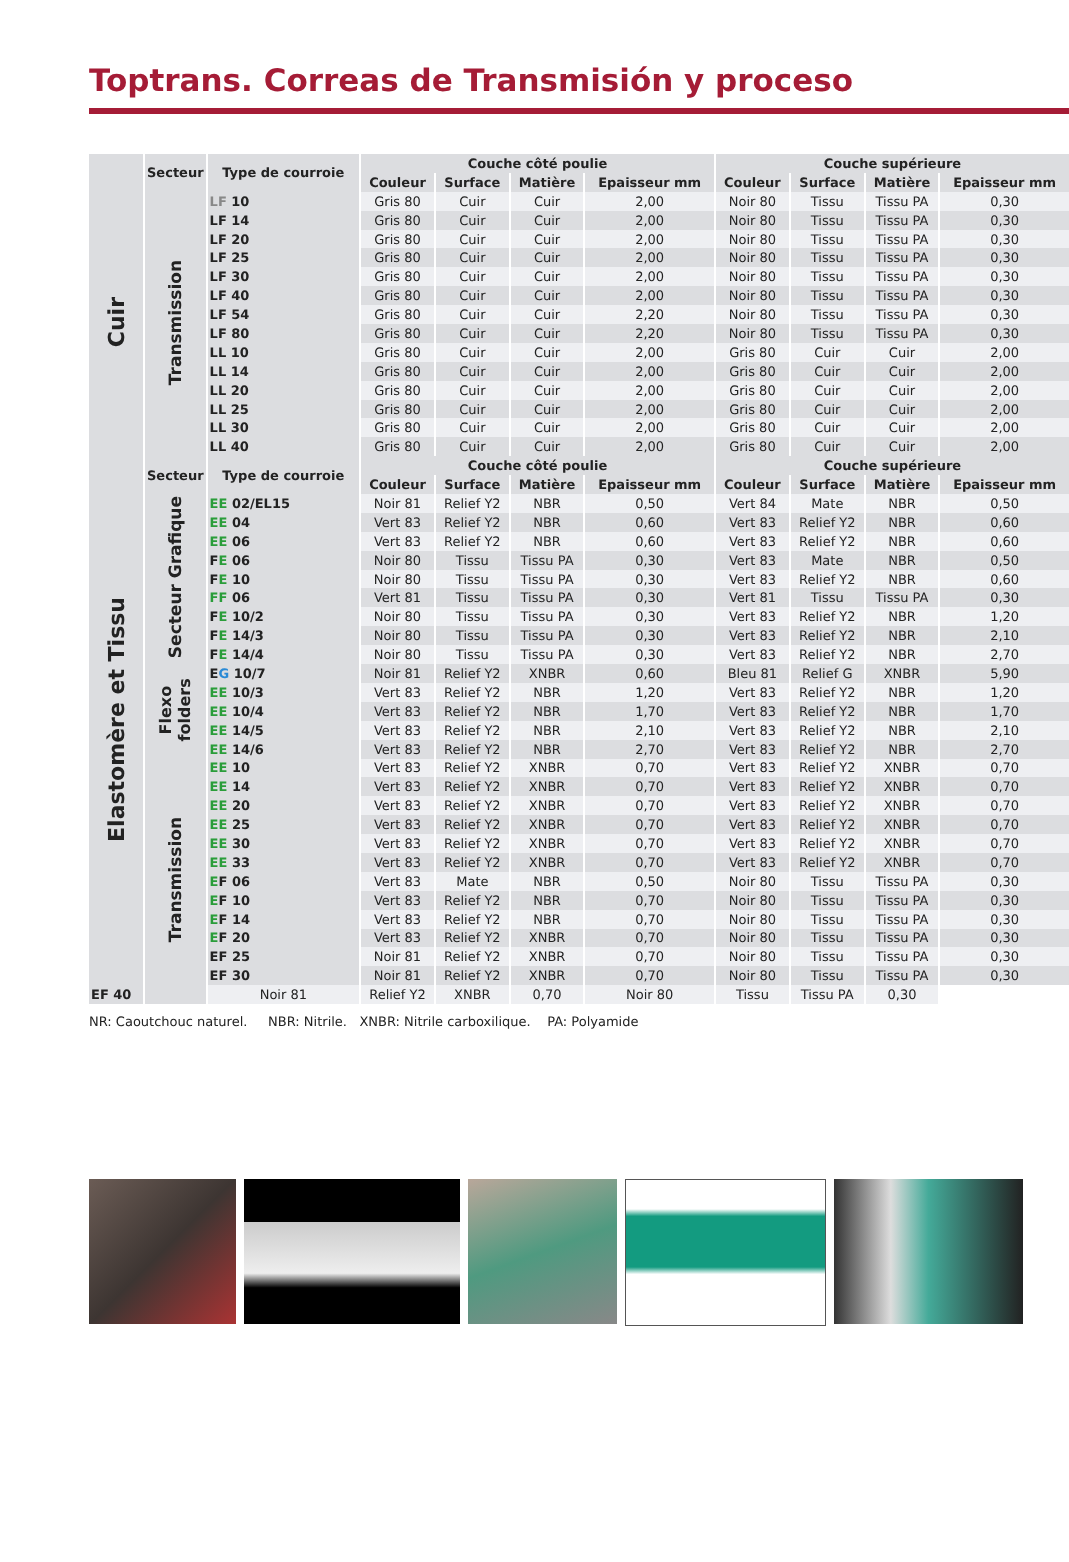Toptrans. Correas de Transmisión y proceso
| | Secteur | Type de courroie | Couche côté poulie | | | | Couche supérieure | | | |
| --- | --- | --- | --- | --- | --- | --- | --- | --- | --- | --- |
| | | | Couleur | Surface | Matière | Epaisseur mm | Couleur | Surface | Matière | Epaisseur mm |
| Cuir | Transmission | LF 10 | Gris 80 | Cuir | Cuir | 2,00 | Noir 80 | Tissu | Tissu PA | 0,30 |
| | | LF 14 | Gris 80 | Cuir | Cuir | 2,00 | Noir 80 | Tissu | Tissu PA | 0,30 |
| | | LF 20 | Gris 80 | Cuir | Cuir | 2,00 | Noir 80 | Tissu | Tissu PA | 0,30 |
| | | LF 25 | Gris 80 | Cuir | Cuir | 2,00 | Noir 80 | Tissu | Tissu PA | 0,30 |
| | | LF 30 | Gris 80 | Cuir | Cuir | 2,00 | Noir 80 | Tissu | Tissu PA | 0,30 |
| | | LF 40 | Gris 80 | Cuir | Cuir | 2,00 | Noir 80 | Tissu | Tissu PA | 0,30 |
| | | LF 54 | Gris 80 | Cuir | Cuir | 2,20 | Noir 80 | Tissu | Tissu PA | 0,30 |
| | | LF 80 | Gris 80 | Cuir | Cuir | 2,20 | Noir 80 | Tissu | Tissu PA | 0,30 |
| | | LL 10 | Gris 80 | Cuir | Cuir | 2,00 | Gris 80 | Cuir | Cuir | 2,00 |
| | | LL 14 | Gris 80 | Cuir | Cuir | 2,00 | Gris 80 | Cuir | Cuir | 2,00 |
| | | LL 20 | Gris 80 | Cuir | Cuir | 2,00 | Gris 80 | Cuir | Cuir | 2,00 |
| | | LL 25 | Gris 80 | Cuir | Cuir | 2,00 | Gris 80 | Cuir | Cuir | 2,00 |
| | | LL 30 | Gris 80 | Cuir | Cuir | 2,00 | Gris 80 | Cuir | Cuir | 2,00 |
| | | LL 40 | Gris 80 | Cuir | Cuir | 2,00 | Gris 80 | Cuir | Cuir | 2,00 |
| Elastomère et Tissu | Secteur | Type de courroie | Couche côté poulie | | | | Couche supérieure | | | |
| | | | Couleur | Surface | Matière | Epaisseur mm | Couleur | Surface | Matière | Epaisseur mm |
| | Secteur Grafique | EE 02/EL15 | Noir 81 | Relief Y2 | NBR | 0,50 | Vert 84 | Mate | NBR | 0,50 |
| | | EE 04 | Vert 83 | Relief Y2 | NBR | 0,60 | Vert 83 | Relief Y2 | NBR | 0,60 |
| | | EE 06 | Vert 83 | Relief Y2 | NBR | 0,60 | Vert 83 | Relief Y2 | NBR | 0,60 |
| | | F E 06 | Noir 80 | Tissu | Tissu PA | 0,30 | Vert 83 | Mate | NBR | 0,50 |
| | | F E 10 | Noir 80 | Tissu | Tissu PA | 0,30 | Vert 83 | Relief Y2 | NBR | 0,60 |
| | | FF 06 | Vert 81 | Tissu | Tissu PA | 0,30 | Vert 81 | Tissu | Tissu PA | 0,30 |
| | | F E 10/2 | Noir 80 | Tissu | Tissu PA | 0,30 | Vert 83 | Relief Y2 | NBR | 1,20 |
| | | F E 14/3 | Noir 80 | Tissu | Tissu PA | 0,30 | Vert 83 | Relief Y2 | NBR | 2,10 |
| | | F E 14/4 | Noir 80 | Tissu | Tissu PA | 0,30 | Vert 83 | Relief Y2 | NBR | 2,70 |
| | Flexo folders | E G 10/7 | Noir 81 | Relief Y2 | XNBR | 0,60 | Bleu 81 | Relief G | XNBR | 5,90 |
| | | EE 10/3 | Vert 83 | Relief Y2 | NBR | 1,20 | Vert 83 | Relief Y2 | NBR | 1,20 |
| | | EE 10/4 | Vert 83 | Relief Y2 | NBR | 1,70 | Vert 83 | Relief Y2 | NBR | 1,70 |
| | | EE 14/5 | Vert 83 | Relief Y2 | NBR | 2,10 | Vert 83 | Relief Y2 | NBR | 2,10 |
| | | EE 14/6 | Vert 83 | Relief Y2 | NBR | 2,70 | Vert 83 | Relief Y2 | NBR | 2,70 |
| | Transmission | EE 10 | Vert 83 | Relief Y2 | XNBR | 0,70 | Vert 83 | Relief Y2 | XNBR | 0,70 |
| | | EE 14 | Vert 83 | Relief Y2 | XNBR | 0,70 | Vert 83 | Relief Y2 | XNBR | 0,70 |
| | | EE 20 | Vert 83 | Relief Y2 | XNBR | 0,70 | Vert 83 | Relief Y2 | XNBR | 0,70 |
| | | EE 25 | Vert 83 | Relief Y2 | XNBR | 0,70 | Vert 83 | Relief Y2 | XNBR | 0,70 |
| | | EE 30 | Vert 83 | Relief Y2 | XNBR | 0,70 | Vert 83 | Relief Y2 | XNBR | 0,70 |
| | | EE 33 | Vert 83 | Relief Y2 | XNBR | 0,70 | Vert 83 | Relief Y2 | XNBR | 0,70 |
| | | E F 06 | Vert 83 | Mate | NBR | 0,50 | Noir 80 | Tissu | Tissu PA | 0,30 |
| | | E F 10 | Vert 83 | Relief Y2 | NBR | 0,70 | Noir 80 | Tissu | Tissu PA | 0,30 |
| | | E F 14 | Vert 83 | Relief Y2 | NBR | 0,70 | Noir 80 | Tissu | Tissu PA | 0,30 |
| | | E F 20 | Vert 83 | Relief Y2 | XNBR | 0,70 | Noir 80 | Tissu | Tissu PA | 0,30 |
| | | EF 25 | Noir 81 | Relief Y2 | XNBR | 0,70 | Noir 80 | Tissu | Tissu PA | 0,30 |
| | | EF 30 | Noir 81 | Relief Y2 | XNBR | 0,70 | Noir 80 | Tissu | Tissu PA | 0,30 |
| EF 40 | | Noir 81 | Relief Y2 | XNBR | 0,70 | Noir 80 | Tissu | Tissu PA | 0,30 | |
NR: Caoutchouc naturel. NBR: Nitrile. XNBR: Nitrile carboxilique. PA: Polyamide